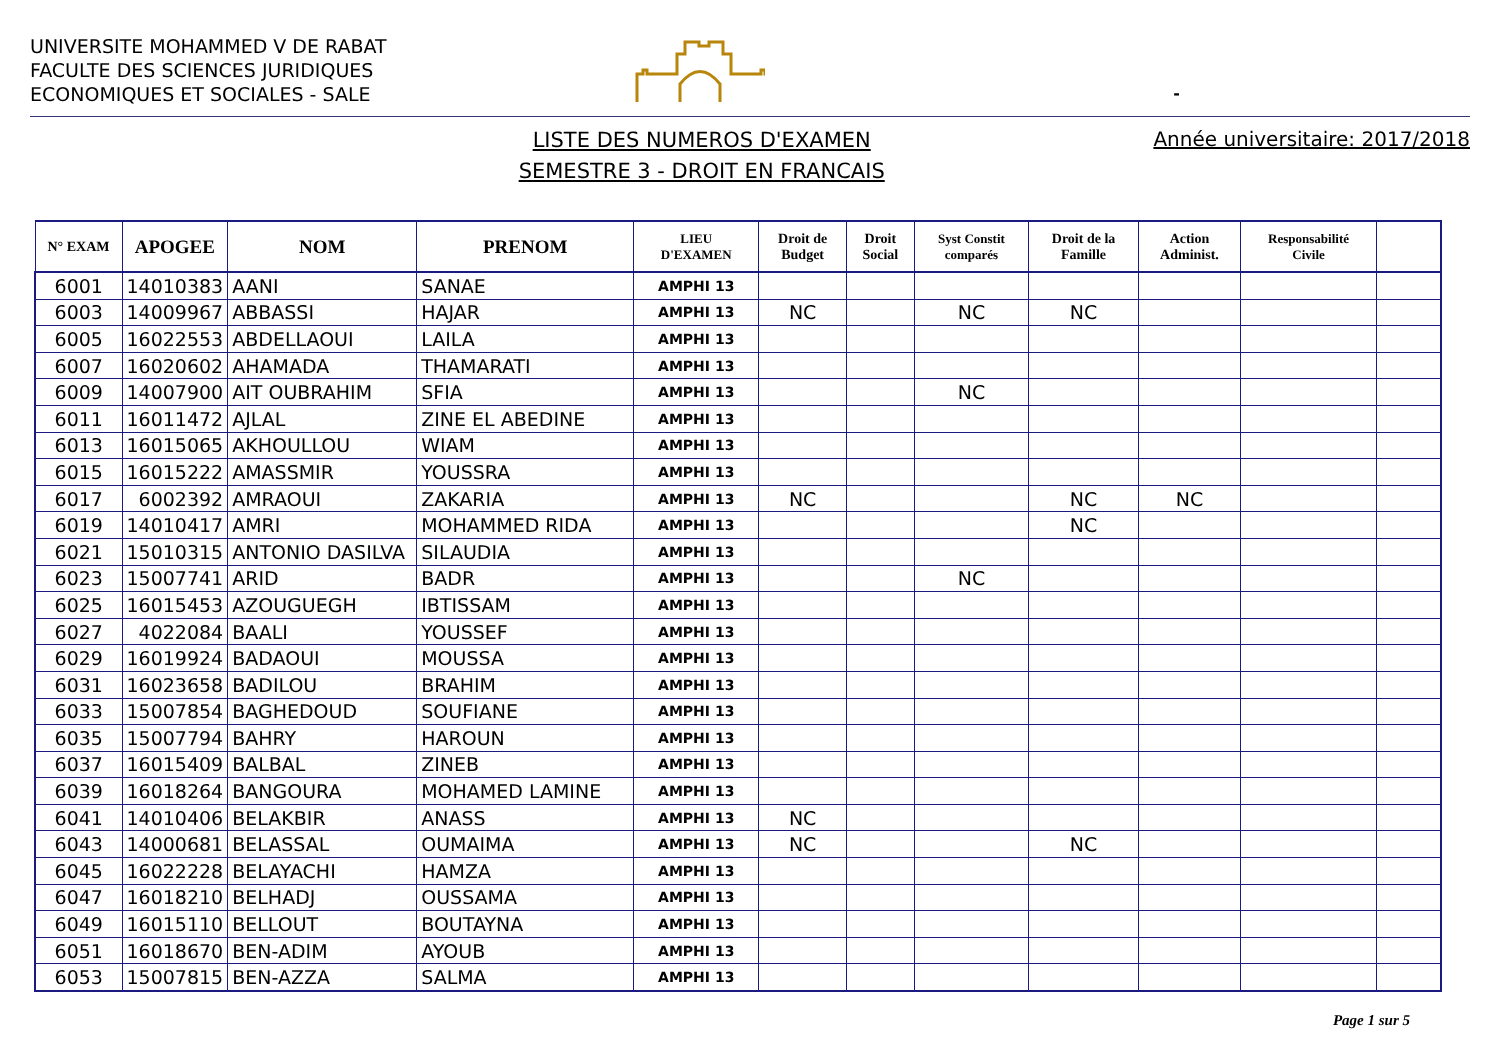UNIVERSITE MOHAMMED V DE RABAT
FACULTE DES SCIENCES JURIDIQUES
ECONOMIQUES ET SOCIALES - SALE
-
LISTE DES NUMEROS D'EXAMEN
SEMESTRE 3 - DROIT EN FRANCAIS
Année universitaire: 2017/2018
| N° EXAM | APOGEE | NOM | PRENOM | LIEU D'EXAMEN | Droit de Budget | Droit Social | Syst Constit comparés | Droit de la Famille | Action Administ. | Responsabilité Civile | |
| --- | --- | --- | --- | --- | --- | --- | --- | --- | --- | --- | --- |
| 6001 | 14010383 | AANI | SANAE | AMPHI 13 | | | | | | | |
| 6003 | 14009967 | ABBASSI | HAJAR | AMPHI 13 | NC | | NC | NC | | | |
| 6005 | 16022553 | ABDELLAOUI | LAILA | AMPHI 13 | | | | | | | |
| 6007 | 16020602 | AHAMADA | THAMARATI | AMPHI 13 | | | | | | | |
| 6009 | 14007900 | AIT OUBRAHIM | SFIA | AMPHI 13 | | | NC | | | | |
| 6011 | 16011472 | AJLAL | ZINE EL ABEDINE | AMPHI 13 | | | | | | | |
| 6013 | 16015065 | AKHOULLOU | WIAM | AMPHI 13 | | | | | | | |
| 6015 | 16015222 | AMASSMIR | YOUSSRA | AMPHI 13 | | | | | | | |
| 6017 | 6002392 | AMRAOUI | ZAKARIA | AMPHI 13 | NC | | | NC | NC | | |
| 6019 | 14010417 | AMRI | MOHAMMED RIDA | AMPHI 13 | | | | NC | | | |
| 6021 | 15010315 | ANTONIO DASILVA | SILAUDIA | AMPHI 13 | | | | | | | |
| 6023 | 15007741 | ARID | BADR | AMPHI 13 | | | NC | | | | |
| 6025 | 16015453 | AZOUGUEGH | IBTISSAM | AMPHI 13 | | | | | | | |
| 6027 | 4022084 | BAALI | YOUSSEF | AMPHI 13 | | | | | | | |
| 6029 | 16019924 | BADAOUI | MOUSSA | AMPHI 13 | | | | | | | |
| 6031 | 16023658 | BADILOU | BRAHIM | AMPHI 13 | | | | | | | |
| 6033 | 15007854 | BAGHEDOUD | SOUFIANE | AMPHI 13 | | | | | | | |
| 6035 | 15007794 | BAHRY | HAROUN | AMPHI 13 | | | | | | | |
| 6037 | 16015409 | BALBAL | ZINEB | AMPHI 13 | | | | | | | |
| 6039 | 16018264 | BANGOURA | MOHAMED LAMINE | AMPHI 13 | | | | | | | |
| 6041 | 14010406 | BELAKBIR | ANASS | AMPHI 13 | NC | | | | | | |
| 6043 | 14000681 | BELASSAL | OUMAIMA | AMPHI 13 | NC | | | NC | | | |
| 6045 | 16022228 | BELAYACHI | HAMZA | AMPHI 13 | | | | | | | |
| 6047 | 16018210 | BELHADJ | OUSSAMA | AMPHI 13 | | | | | | | |
| 6049 | 16015110 | BELLOUT | BOUTAYNA | AMPHI 13 | | | | | | | |
| 6051 | 16018670 | BEN-ADIM | AYOUB | AMPHI 13 | | | | | | | |
| 6053 | 15007815 | BEN-AZZA | SALMA | AMPHI 13 | | | | | | | |
Page 1 sur 5